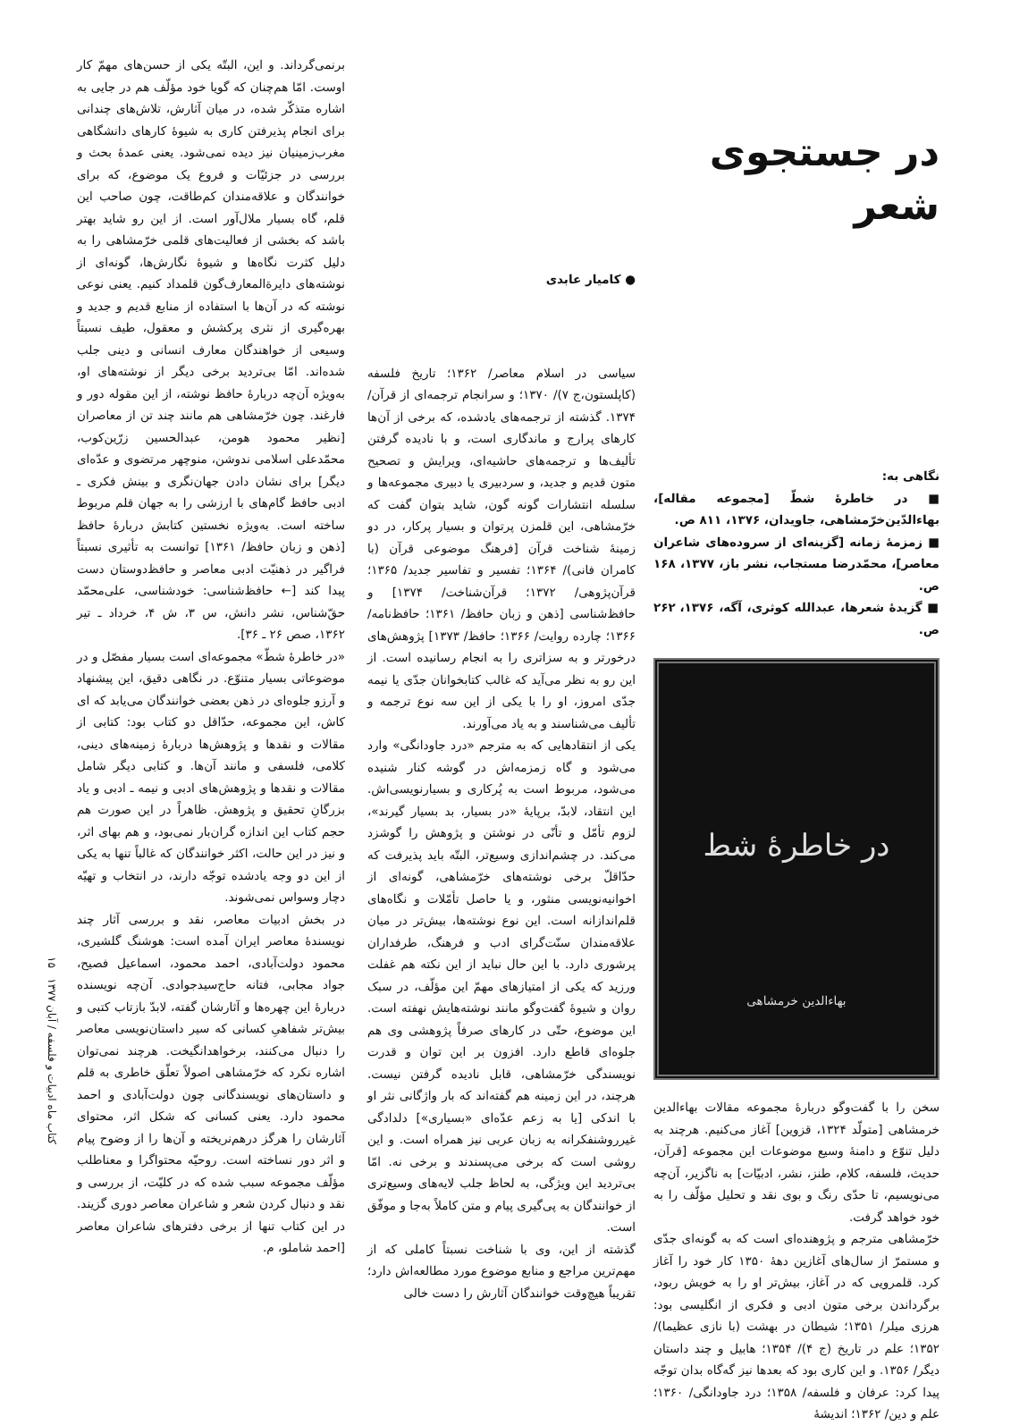در جستجوی شعر
نگاهی به:
■ در خاطرهٔ شطّ [مجموعه مقاله]، بهاءالدّین‌خرّمشاهی، جاویدان، ۱۳۷۶، ۸۱۱ ص.
■ زمزمهٔ زمانه [گزینه‌ای از سروده‌های شاعران معاصر]، محمّدرضا مستجاب، نشر باز، ۱۳۷۷، ۱۶۸ ص.
■ گزیدهٔ شعرها، عبدالله کوثری، آگه، ۱۳۷۶، ۲۶۲ ص.
در خاطرهٔ شط
بهاءالدین خرمشاهی
سخن را با گفت‌وگو دربارهٔ مجموعه مقالات بهاءالدین خرمشاهی [متولّد ۱۳۲۴، قزوین] آغاز می‌کنیم. هرچند به دلیل تنوّع و دامنهٔ وسیع موضوعات این مجموعه [قرآن، حدیث، فلسفه، کلام، طنز، نشر، ادبیّات] به ناگزیر، آن‌چه می‌نویسیم، تا حدّی رنگ و بوی نقد و تحلیل مؤلّف را به خود خواهد گرفت.
خرّمشاهی مترجم و پژوهنده‌ای است که به گونه‌ای جدّی و مستمرّ از سال‌های آغازین دههٔ ۱۳۵۰ کار خود را آغاز کرد. قلمرویی که در آغاز، بیش‌تر او را به خویش ربود، برگرداندن برخی متون ادبی و فکری از انگلیسی بود: هرزی میلر/ ۱۳۵۱؛ شیطان در بهشت (با نازی عظیما)/ ۱۳۵۲؛ علم در تاریخ (ج ۴)/ ۱۳۵۴؛ هابیل و چند داستان دیگر/ ۱۳۵۶. و این کاری بود که بعدها نیز گه‌گاه بدان توجّه پیدا کرد: عرفان و فلسفه/ ۱۳۵۸؛ درد جاودانگی/ ۱۳۶۰؛ علم و دین/ ۱۳۶۲؛ اندیشهٔ
● کامیار عابدی
سیاسی در اسلام معاصر/ ۱۳۶۲؛ تاریخ فلسفه (کاپلستون،ج ۷)/ ۱۳۷۰؛ و سرانجام ترجمه‌ای از قرآن/ ۱۳۷۴. گذشته از ترجمه‌های یادشده، که برخی از آن‌ها کارهای پرارج و ماندگاری است، و با نادیده گرفتن تألیف‌ها و ترجمه‌های حاشیه‌ای، ویرایش و تصحیح متون قدیم و جدید، و سردبیری یا دبیری مجموعه‌ها و سلسله انتشارات گونه گون، شاید بتوان گفت که خرّمشاهی، این قلمزن پرتوان و بسیار پرکار، در دو زمینهٔ شناخت قرآن [فرهنگ موضوعی قرآن (با کامران فانی)/ ۱۳۶۴؛ تفسیر و تفاسیر جدید/ ۱۳۶۵؛ قرآن‌پژوهی/ ۱۳۷۲؛ قرآن‌شناخت/ ۱۳۷۴] و حافظ‌شناسی [ذهن و زبان حافظ/ ۱۳۶۱؛ حافظ‌نامه/ ۱۳۶۶؛ چارده روایت/ ۱۳۶۶؛ حافظ/ ۱۳۷۳] پژوهش‌های درخورتر و به سزاتری را به انجام رسانیده است. از این رو به نظر می‌آید که غالب کتابخوانان جدّی یا نیمه جدّی امروز، او را با یکی از این سه نوع ترجمه و تألیف می‌شناسند و به یاد می‌آورند.
یکی از انتقادهایی که به مترجم «درد جاودانگی» وارد می‌شود و گاه زمزمه‌اش در گوشه کنار شنیده می‌شود، مربوط است به پُرکاری و بسیارنویسی‌اش. این انتقاد، لابدّ، برپایهٔ «در بسیار، بد بسیار گیرند»، لزوم تأمّل و تأنّی در نوشتن و پژوهش را گوشزد می‌کند. در چشم‌اندازی وسیع‌تر، البتّه باید پذیرفت که حدّاقلّ برخی نوشته‌های خرّمشاهی، گونه‌ای از اخوانیه‌نویسی منثور، و یا حاصل تأمّلات و نگاه‌های قلم‌اندازانه است. این نوع نوشته‌ها، بیش‌تر در میان علاقه‌مندان سنّت‌گرای ادب و فرهنگ، طرفداران پرشوری دارد. با این حال نباید از این نکته هم غفلت ورزید که یکی از امتیازهای مهمّ این مؤلّف، در سبک روان و شیوهٔ گفت‌وگو مانند نوشته‌هایش نهفته است. این موضوع، حتّی در کارهای صرفاً پژوهشی وی هم جلوه‌ای قاطع دارد. افزون بر این توان و قدرت نویسندگی خرّمشاهی، قابل نادیده گرفتن نیست. هرچند، در این زمینه هم گفته‌اند که بار واژگانی نثر او با اندکی [یا به زعم عدّه‌ای «بسیاری»] دلدادگی غیرروشنفکرانه به زبان عربی نیز همراه است. و این روشی است که برخی می‌پسندند و برخی نه. امّا بی‌تردید این ویژگی، به لحاظ جلب لایه‌های وسیع‌تری از خوانندگان به پی‌گیری پیام و متن کاملاً به‌جا و موفّق است.
گذشته از این، وی با شناخت نسبتاً کاملی که از مهم‌ترین مراجع و منابع موضوع مورد مطالعه‌اش دارد؛ تقریباً هیچ‌وقت خوانندگان آثارش را دست خالی
برنمی‌گرداند. و این، البتّه یکی از حسن‌های مهمّ کار اوست. امّا هم‌چنان که گویا خود مؤلّف هم در جایی به اشاره متذکّر شده، در میان آثارش، تلاش‌های چندانی برای انجام پذیرفتن کاری به شیوهٔ کارهای دانشگاهی مغرب‌زمینیان نیز دیده نمی‌شود. یعنی عمدهٔ بحث و بررسی در جزئیّات و فروع یک موضوع، که برای خوانندگان و علاقه‌مندان کم‌طاقت، چون صاحب این قلم، گاه بسیار ملال‌آور است. از این رو شاید بهتر باشد که بخشی از فعالیت‌های قلمی خرّمشاهی را به دلیل کثرت نگاه‌ها و شیوهٔ نگارش‌ها، گونه‌ای از نوشته‌های دایرةالمعارف‌گون قلمداد کنیم. یعنی نوعی نوشته که در آن‌ها با استفاده از منابع قدیم و جدید و بهره‌گیری از نثری پرکشش و معقول، طیف نسبتاً وسیعی از خواهندگان معارف انسانی و دینی جلب شده‌اند. امّا بی‌تردید برخی دیگر از نوشته‌های او، به‌ویژه آن‌چه دربارهٔ حافظ نوشته، از این مقوله دور و فارغند. چون خرّمشاهی هم مانند چند تن از معاصران [نظیر محمود هومن، عبدالحسین زرّین‌کوب، محمّدعلی اسلامی ندوشن، منوچهر مرتضوی و عدّه‌ای دیگر] برای نشان دادن جهان‌نگری و بینش فکری ـ ادبی حافظ گام‌های با ارزشی را به جهان قلم مربوط ساخته است. به‌ویژه نخستین کتابش دربارهٔ حافظ [ذهن و زبان حافظ/ ۱۳۶۱] توانست به تأثیری نسبتاً فراگیر در ذهنیّت ادبی معاصر و حافظ‌دوستان دست پیدا کند [← حافظ‌شناسی: خودشناسی، علی‌محمّد حقّ‌شناس، نشر دانش، س ۳، ش ۴، خرداد ـ تیر ۱۳۶۲، صص ۲۶ ـ ۳۶].
«در خاطرهٔ شطّ» مجموعه‌ای است بسیار مفصّل و در موضوعاتی بسیار متنوّع. در نگاهی دقیق، این پیشنهاد و آرزو جلوه‌ای در ذهن بعضی خوانندگان می‌یابد که ای کاش، این مجموعه، حدّاقل دو کتاب بود: کتابی از مقالات و نقدها و پژوهش‌ها دربارهٔ زمینه‌های دینی، کلامی، فلسفی و مانند آن‌ها. و کتابی دیگر شامل مقالات و نقدها و پژوهش‌های ادبی و نیمه ـ ادبی و یاد بزرگانِ تحقیق و پژوهش. ظاهراً در این صورت هم حجم کتاب این اندازه گران‌بار نمی‌بود، و هم بهای اثر، و نیز در این حالت، اکثر خوانندگان که غالباً تنها به یکی از این دو وجه یادشده توجّه دارند، در انتخاب و تهیّه دچار وسواس نمی‌شوند.
در بخش ادبیات معاصر، نقد و بررسی آثار چند نویسندهٔ معاصر ایران آمده است: هوشنگ گلشیری، محمود دولت‌آبادی، احمد محمود، اسماعیل فصیح، جواد مجابی، فتانه حاج‌سیدجوادی. آن‌چه نویسنده دربارهٔ این چهره‌ها و آثارشان گفته، لابدّ بازتاب کتبی و بیش‌تر شفاهیِ کسانی که سیر داستان‌نویسی معاصر را دنبال می‌کنند، برخواهدانگیخت. هرچند نمی‌توان اشاره نکرد که خرّمشاهی اصولاً تعلّق خاطری به قلم و داستان‌های نویسندگانی چون دولت‌آبادی و احمد محمود دارد. یعنی کسانی که شکل اثر، محتوای آثارشان را هرگز درهم‌نریخته و آن‌ها را از وضوح پیام و اثر دور نساخته است. روحیّه محتواگرا و معناطلب مؤلّف مجموعه سبب شده که در کلیّت، از بررسی و نقد و دنبال کردن شعر و شاعران معاصر دوری گزیند. در این کتاب تنها از برخی دفترهای شاعران معاصر [احمد شاملو، م.
کتاب ماه ادبیات و فلسفه / آبان ۱۳۷۷ ۱۵